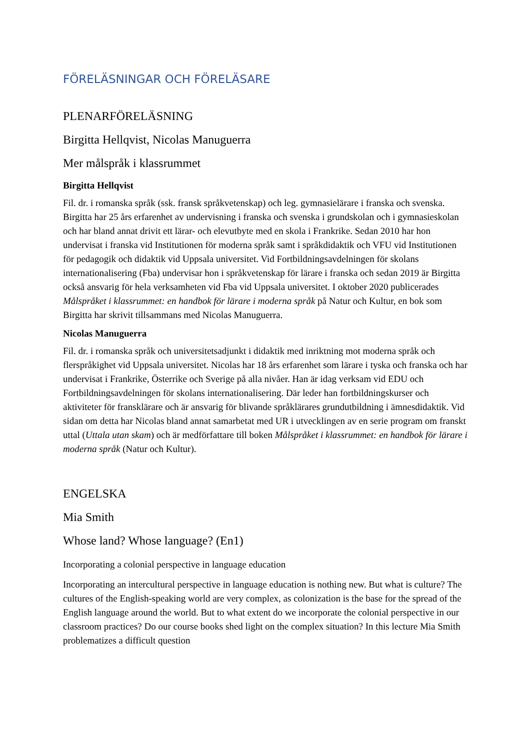FÖRELÄSNINGAR OCH FÖRELÄSARE
PLENARFÖRELÄSNING
Birgitta Hellqvist, Nicolas Manuguerra
Mer målspråk i klassrummet
Birgitta Hellqvist
Fil. dr. i romanska språk (ssk. fransk språkvetenskap) och leg. gymnasielärare i franska och svenska. Birgitta har 25 års erfarenhet av undervisning i franska och svenska i grundskolan och i gymnasieskolan och har bland annat drivit ett lärar- och elevutbyte med en skola i Frankrike. Sedan 2010 har hon undervisat i franska vid Institutionen för moderna språk samt i språkdidaktik och VFU vid Institutionen för pedagogik och didaktik vid Uppsala universitet. Vid Fortbildningsavdelningen för skolans internationalisering (Fba) undervisar hon i språkvetenskap för lärare i franska och sedan 2019 är Birgitta också ansvarig för hela verksamheten vid Fba vid Uppsala universitet. I oktober 2020 publicerades Målspråket i klassrummet: en handbok för lärare i moderna språk på Natur och Kultur, en bok som Birgitta har skrivit tillsammans med Nicolas Manuguerra.
Nicolas Manuguerra
Fil. dr. i romanska språk och universitetsadjunkt i didaktik med inriktning mot moderna språk och flerspråkighet vid Uppsala universitet. Nicolas har 18 års erfarenhet som lärare i tyska och franska och har undervisat i Frankrike, Österrike och Sverige på alla nivåer. Han är idag verksam vid EDU och Fortbildningsavdelningen för skolans internationalisering. Där leder han fortbildningskurser och aktiviteter för fransklärare och är ansvarig för blivande språklärares grundutbildning i ämnesdidaktik. Vid sidan om detta har Nicolas bland annat samarbetat med UR i utvecklingen av en serie program om franskt uttal (Uttala utan skam) och är medförfattare till boken Målspråket i klassrummet: en handbok för lärare i moderna språk (Natur och Kultur).
ENGELSKA
Mia Smith
Whose land? Whose language? (En1)
Incorporating a colonial perspective in language education
Incorporating an intercultural perspective in language education is nothing new. But what is culture? The cultures of the English-speaking world are very complex, as colonization is the base for the spread of the English language around the world. But to what extent do we incorporate the colonial perspective in our classroom practices? Do our course books shed light on the complex situation? In this lecture Mia Smith problematizes a difficult question